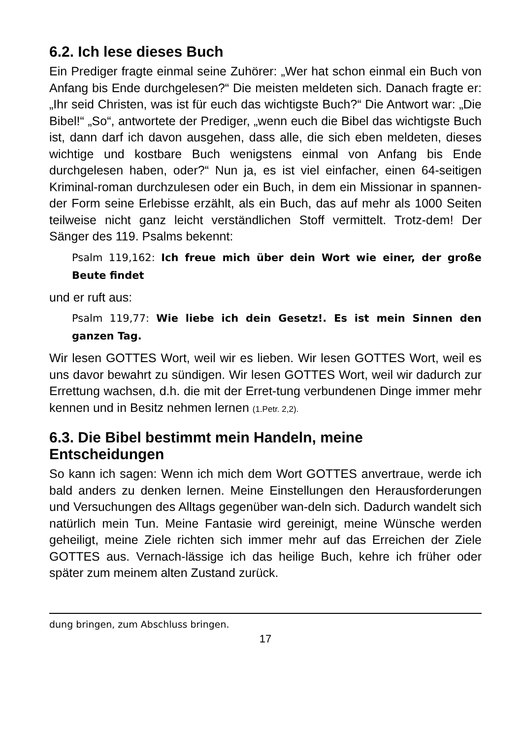6.2. Ich lese dieses Buch
Ein Prediger fragte einmal seine Zuhörer: „Wer hat schon einmal ein Buch von Anfang bis Ende durchgelesen?“ Die meisten meldeten sich. Danach fragte er: „Ihr seid Christen, was ist für euch das wichtigste Buch?“ Die Antwort war: „Die Bibel!“ „So“, antwortete der Prediger, „wenn euch die Bibel das wichtigste Buch ist, dann darf ich davon ausgehen, dass alle, die sich eben meldeten, dieses wichtige und kostbare Buch wenigstens einmal von Anfang bis Ende durchgelesen haben, oder?“ Nun ja, es ist viel einfacher, einen 64-seitigen Kriminal-roman durchzulesen oder ein Buch, in dem ein Missionar in spannen-der Form seine Erlebisse erzählt, als ein Buch, das auf mehr als 1000 Seiten teilweise nicht ganz leicht verständlichen Stoff vermittelt. Trotz-dem! Der Sänger des 119. Psalms bekennt:
Psalm 119,162: Ich freue mich über dein Wort wie einer, der große Beute findet
und er ruft aus:
Psalm 119,77: Wie liebe ich dein Gesetz!. Es ist mein Sinnen den ganzen Tag.
Wir lesen GOTTES Wort, weil wir es lieben. Wir lesen GOTTES Wort, weil es uns davor bewahrt zu sündigen. Wir lesen GOTTES Wort, weil wir dadurch zur Errettung wachsen, d.h. die mit der Erret-tung verbundenen Dinge immer mehr kennen und in Besitz nehmen lernen (1.Petr. 2,2).
6.3. Die Bibel bestimmt mein Handeln, meine Entscheidungen
So kann ich sagen: Wenn ich mich dem Wort GOTTES anvertraue, werde ich bald anders zu denken lernen. Meine Einstellungen den Herausforderungen und Versuchungen des Alltags gegenüber wan-deln sich. Dadurch wandelt sich natürlich mein Tun. Meine Fantasie wird gereinigt, meine Wünsche werden geheiligt, meine Ziele richten sich immer mehr auf das Erreichen der Ziele GOTTES aus. Vernach-lässige ich das heilige Buch, kehre ich früher oder später zum meinem alten Zustand zurück.
dung bringen, zum Abschluss bringen.
17